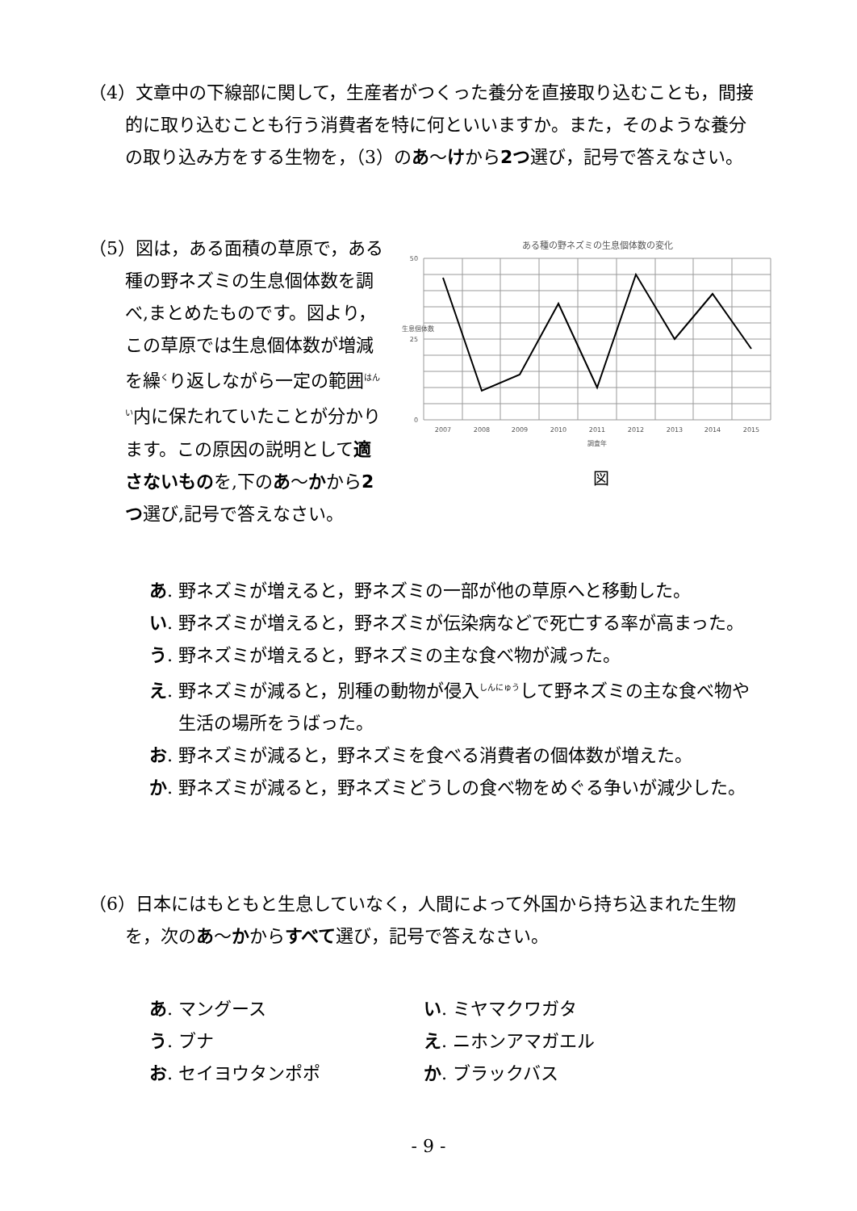（4）文章中の下線部に関して，生産者がつくった養分を直接取り込むことも，間接的に取り込むことも行う消費者を特に何といいますか。また，そのような養分の取り込み方をする生物を，（3）のあ～けから2つ選び，記号で答えなさい。
（5）図は，ある面積の草原で，ある種の野ネズミの生息個体数を調べ,まとめたものです。図より，この草原では生息個体数が増減を繰<sup>く</sup>り返しながら一定の範囲<sup>はんい</sup>内に保たれていたことが分かります。この原因の説明として適さないものを,下のあ～かから2つ選び,記号で答えなさい。
ある種の野ネズミの生息個体数の変化
0
25
50
生息個体数
2007
2008
2009
2010
2011
2012
2013
2014
2015
調査年
図
あ. 野ネズミが増えると，野ネズミの一部が他の草原へと移動した。
い. 野ネズミが増えると，野ネズミが伝染病などで死亡する率が高まった。
う. 野ネズミが増えると，野ネズミの主な食べ物が減った。
え. 野ネズミが減ると，別種の動物が侵入<sup>しんにゅう</sup>して野ネズミの主な食べ物や生活の場所をうばった。
お. 野ネズミが減ると，野ネズミを食べる消費者の個体数が増えた。
か. 野ネズミが減ると，野ネズミどうしの食べ物をめぐる争いが減少した。
（6）日本にはもともと生息していなく，人間によって外国から持ち込まれた生物を，次のあ～かからすべて選び，記号で答えなさい。
あ. マングース い. ミヤマクワガタ
う. ブナ え. ニホンアマガエル
お. セイヨウタンポポ か. ブラックバス
- 9 -